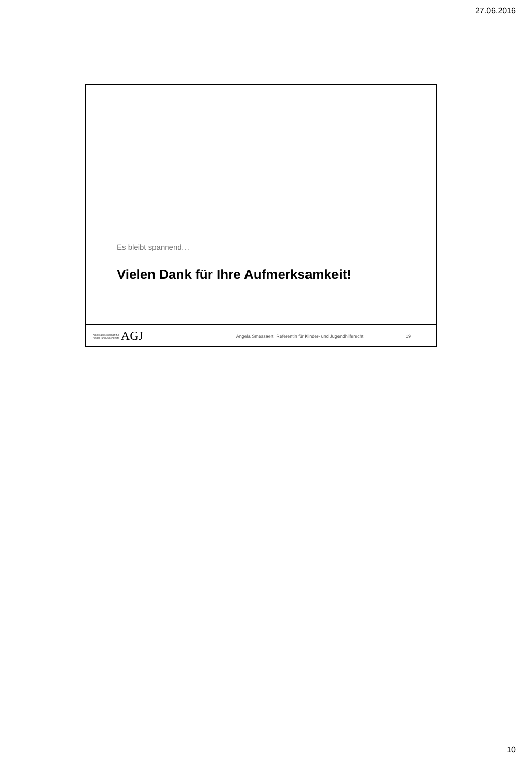27.06.2016
Es bleibt spannend…
Vielen Dank für Ihre Aufmerksamkeit!
Arbeitsgemeinschaft für
Kinder- und Jugendhilfe AGJ
Angela Smessaert, Referentin für Kinder- und Jugendhilferecht
19
10